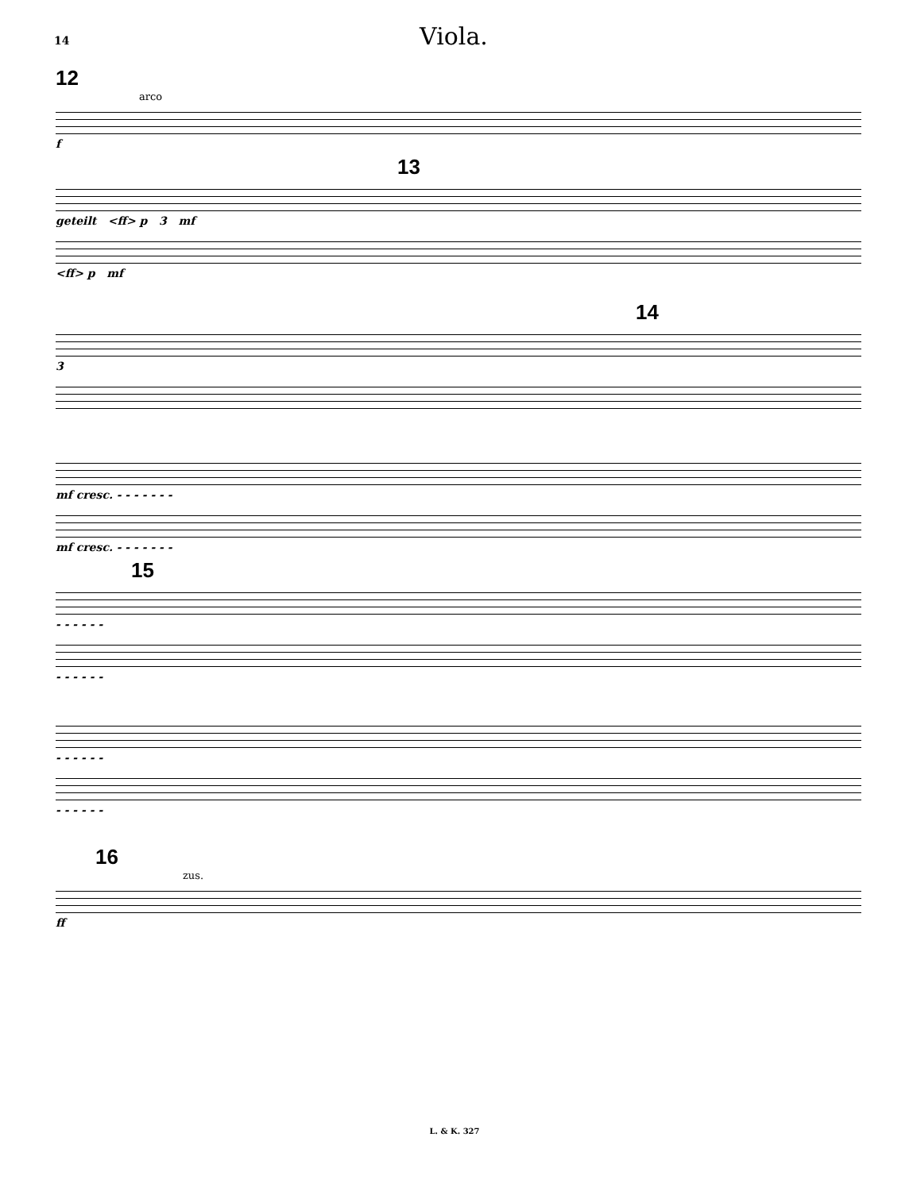14
Viola.
12
arco
f
13
geteilt <ff> p 3 mf
<ff> p mf
14
3
mf cresc. - - - - - - -
mf cresc. - - - - - - -
15
- - - - - -
- - - - - -
- - - - - -
- - - - - -
16
zus.
ff
L. & K. 327